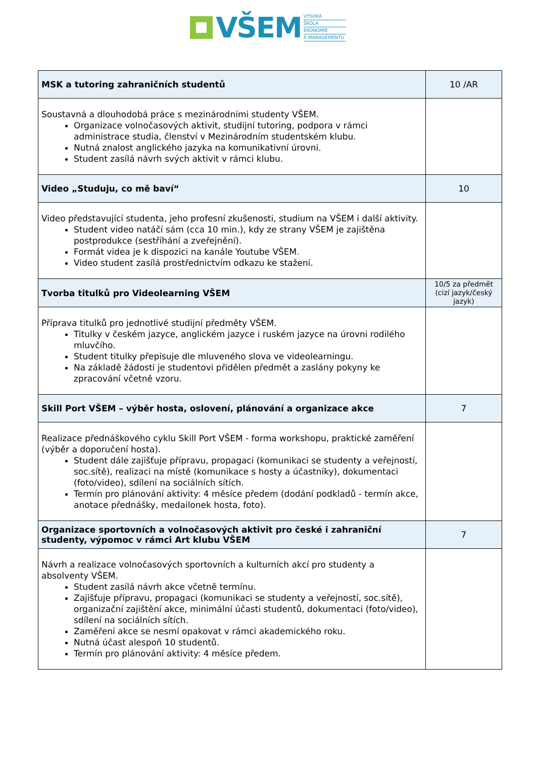VŠEM
VYSOKÁ
ŠKOLA
EKONOMIE
A MANAGEMENTU
| MSK a tutoring zahraničních studentů | 10 /AR |
| Soustavná a dlouhodobá práce s mezinárodními studenty VŠEM. Organizace volnočasových aktivit, studijní tutoring, podpora v rámci administrace studia, členství v Mezinárodním studentském klubu. Nutná znalost anglického jazyka na komunikativní úrovni. Student zasílá návrh svých aktivit v rámci klubu. | |
| Video „Studuju, co mě baví“ | 10 |
| Video představující studenta, jeho profesní zkušenosti, studium na VŠEM i další aktivity. Student video natáčí sám (cca 10 min.), kdy ze strany VŠEM je zajištěna postprodukce (sestříhání a zveřejnění). Formát videa je k dispozici na kanále Youtube VŠEM. Video student zasílá prostřednictvím odkazu ke stažení. | |
| Tvorba titulků pro Videolearning VŠEM | 10/5 za předmět (cizí jazyk/český jazyk) |
| Příprava titulků pro jednotlivé studijní předměty VŠEM. Titulky v českém jazyce, anglickém jazyce i ruském jazyce na úrovni rodilého mluvčího. Student titulky přepisuje dle mluveného slova ve videolearningu. Na základě žádosti je studentovi přidělen předmět a zaslány pokyny ke zpracování včetně vzoru. | |
| Skill Port VŠEM – výběr hosta, oslovení, plánování a organizace akce | 7 |
| Realizace přednáškového cyklu Skill Port VŠEM - forma workshopu, praktické zaměření (výběr a doporučení hosta). Student dále zajišťuje přípravu, propagaci (komunikaci se studenty a veřejností, soc.sítě), realizaci na místě (komunikace s hosty a účastníky), dokumentaci (foto/video), sdílení na sociálních sítích. Termín pro plánování aktivity: 4 měsíce předem (dodání podkladů - termín akce, anotace přednášky, medailonek hosta, foto). | |
| Organizace sportovních a volnočasových aktivit pro české i zahraniční studenty, výpomoc v rámci Art klubu VŠEM | 7 |
| Návrh a realizace volnočasových sportovních a kulturních akcí pro studenty a absolventy VŠEM. Student zasílá návrh akce včetně termínu. Zajišťuje přípravu, propagaci (komunikaci se studenty a veřejností, soc.sítě), organizační zajištění akce, minimální účasti studentů, dokumentaci (foto/video), sdílení na sociálních sítích. Zaměření akce se nesmí opakovat v rámci akademického roku. Nutná účast alespoň 10 studentů. Termín pro plánování aktivity: 4 měsíce předem. | |